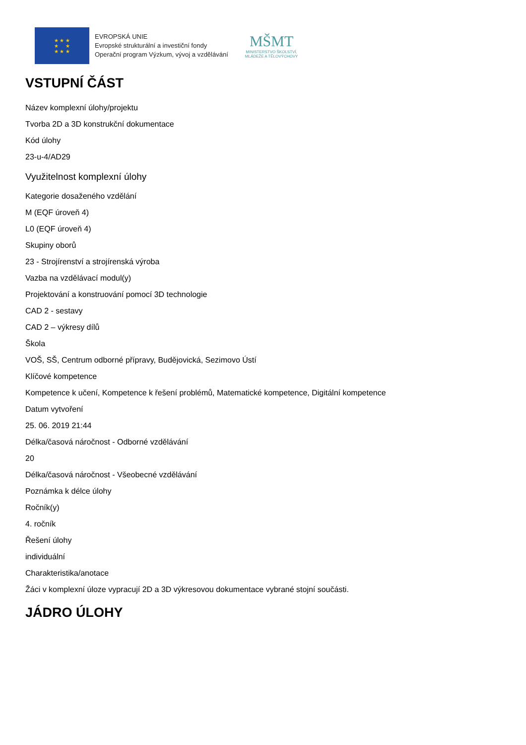★ ★ ★
★ ★
★ ★ ★
EVROPSKÁ UNIE
Evropské strukturální a investiční fondy
Operační program Výzkum, vývoj a vzdělávání
MŠMT
MINISTERSTVO ŠKOLSTVÍ,
MLÁDEŽE A TĚLOVÝCHOVY
VSTUPNÍ ČÁST
Název komplexní úlohy/projektu
Tvorba 2D a 3D konstrukční dokumentace
Kód úlohy
23-u-4/AD29
Využitelnost komplexní úlohy
Kategorie dosaženého vzdělání
M (EQF úroveň 4)
L0 (EQF úroveň 4)
Skupiny oborů
23 - Strojírenství a strojírenská výroba
Vazba na vzdělávací modul(y)
Projektování a konstruování pomocí 3D technologie
CAD 2 - sestavy
CAD 2 – výkresy dílů
Škola
VOŠ, SŠ, Centrum odborné přípravy, Budějovická, Sezimovo Ústí
Klíčové kompetence
Kompetence k učení, Kompetence k řešení problémů, Matematické kompetence, Digitální kompetence
Datum vytvoření
25. 06. 2019 21:44
Délka/časová náročnost - Odborné vzdělávání
20
Délka/časová náročnost - Všeobecné vzdělávání
Poznámka k délce úlohy
Ročník(y)
4. ročník
Řešení úlohy
individuální
Charakteristika/anotace
Žáci v komplexní úloze vypracují 2D a 3D výkresovou dokumentace vybrané stojní součásti.
JÁDRO ÚLOHY